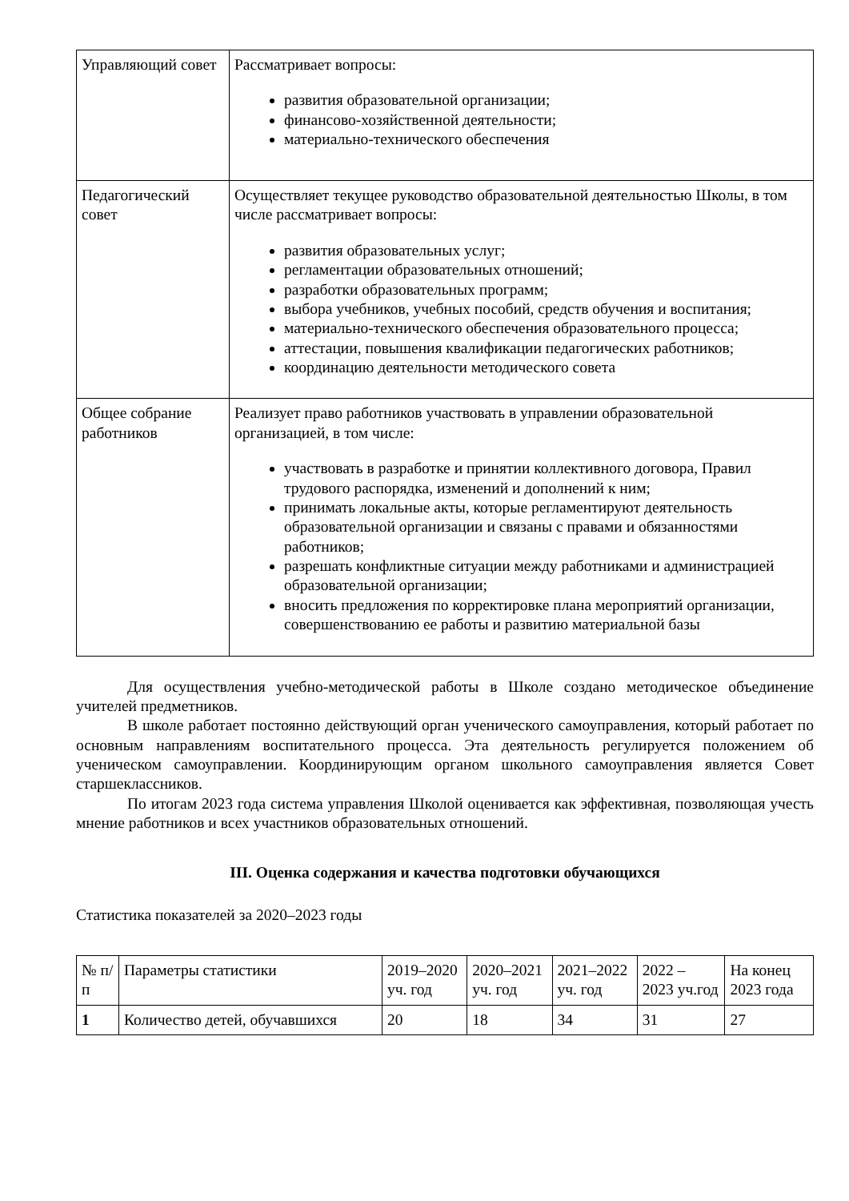| Управляющий совет | Рассматривает вопросы: развития образовательной организации; финансово-хозяйственной деятельности; материально-технического обеспечения |
| Педагогический совет | Осуществляет текущее руководство образовательной деятельностью Школы, в том числе рассматривает вопросы: развития образовательных услуг; регламентации образовательных отношений; разработки образовательных программ; выбора учебников, учебных пособий, средств обучения и воспитания; материально-технического обеспечения образовательного процесса; аттестации, повышения квалификации педагогических работников; координацию деятельности методического совета |
| Общее собрание работников | Реализует право работников участвовать в управлении образовательной организацией, в том числе: участвовать в разработке и принятии коллективного договора, Правил трудового распорядка, изменений и дополнений к ним; принимать локальные акты, которые регламентируют деятельность образовательной организации и связаны с правами и обязанностями работников; разрешать конфликтные ситуации между работниками и администрацией образовательной организации; вносить предложения по корректировке плана мероприятий организации, совершенствованию ее работы и развитию материальной базы |
Для осуществления учебно-методической работы в Школе создано методическое объединение учителей предметников.
В школе работает постоянно действующий орган ученического самоуправления, который работает по основным направлениям воспитательного процесса. Эта деятельность регулируется положением об ученическом самоуправлении. Координирующим органом школьного самоуправления является Совет старшеклассников.
По итогам 2023 года система управления Школой оценивается как эффективная, позволяющая учесть мнение работников и всех участников образовательных отношений.
III. Оценка содержания и качества подготовки обучающихся
Статистика показателей за 2020–2023 годы
| № п/п | Параметры статистики | 2019–2020 уч. год | 2020–2021 уч. год | 2021–2022 уч. год | 2022 – 2023 уч.год | На конец 2023 года |
| --- | --- | --- | --- | --- | --- | --- |
| 1 | Количество детей, обучавшихся | 20 | 18 | 34 | 31 | 27 |